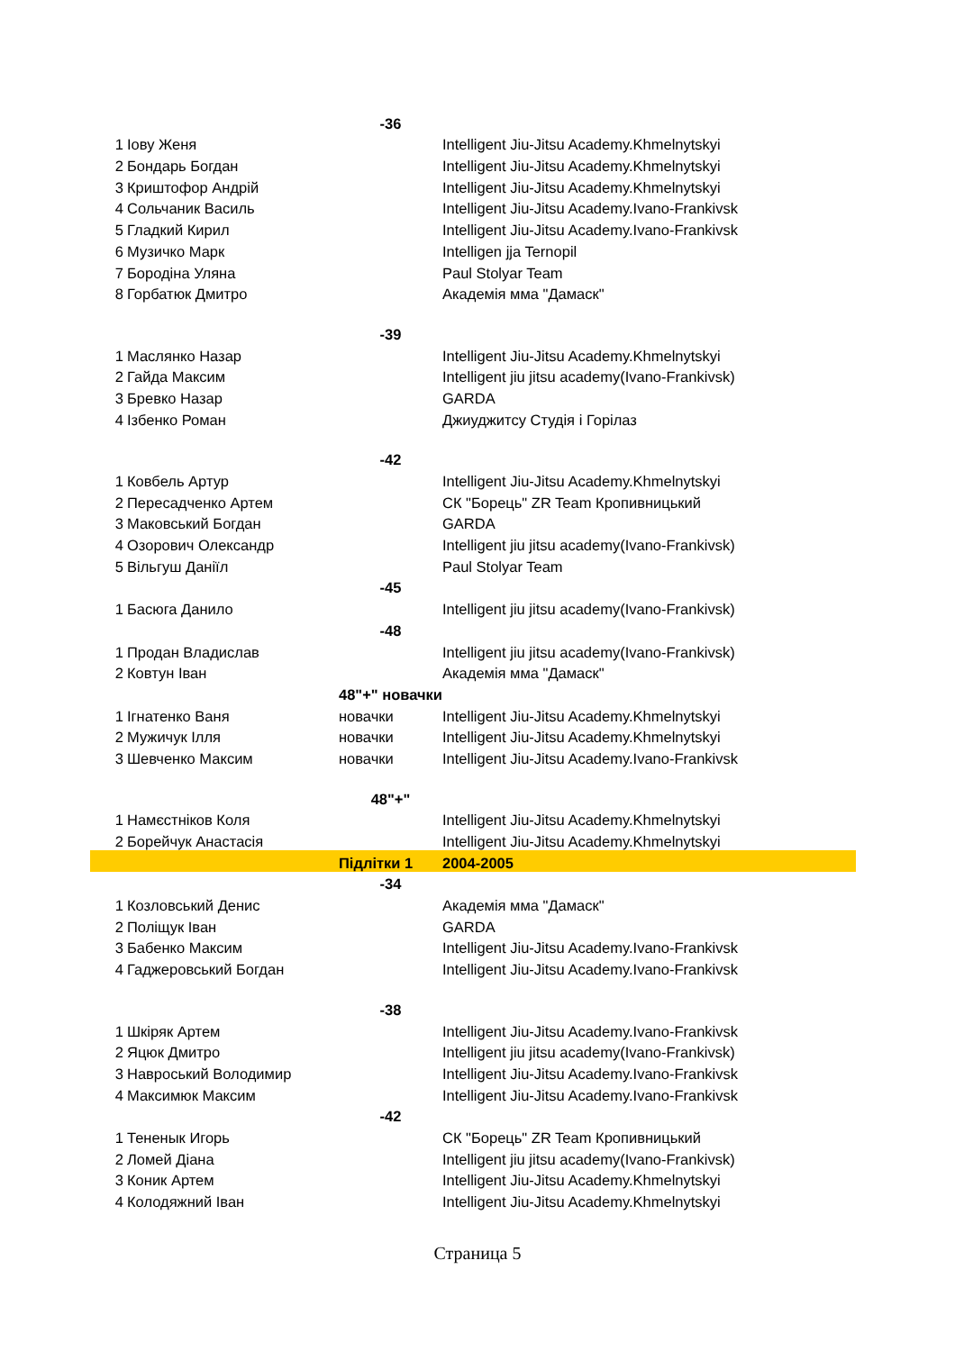| | | -36 | |
| 1 | Іову Женя | | Intelligent Jiu-Jitsu Academy.Khmelnytskyi |
| 2 | Бондарь Богдан | | Intelligent Jiu-Jitsu Academy.Khmelnytskyi |
| 3 | Криштофор Андрій | | Intelligent Jiu-Jitsu Academy.Khmelnytskyi |
| 4 | Сольчаник Василь | | Intelligent Jiu-Jitsu Academy.Ivano-Frankivsk |
| 5 | Гладкий Кирил | | Intelligent Jiu-Jitsu Academy.Ivano-Frankivsk |
| 6 | Музичко Марк | | Intelligen jja Ternopil |
| 7 | Бородіна Уляна | | Paul Stolyar Team |
| 8 | Горбатюк Дмитро | | Академія мма "Дамаск" |
| | | -39 | |
| 1 | Маслянко Назар | | Intelligent Jiu-Jitsu Academy.Khmelnytskyi |
| 2 | Гайда Максим | | Intelligent jiu jitsu academy(Ivano-Frankivsk) |
| 3 | Бревко Назар | | GARDA |
| 4 | Ізбенко Роман | | Джиуджитсу Студія і Горілаз |
| | | -42 | |
| 1 | Ковбель Артур | | Intelligent Jiu-Jitsu Academy.Khmelnytskyi |
| 2 | Пересадченко Артем | | СК "Борець" ZR Team Кропивницький |
| 3 | Маковський Богдан | | GARDA |
| 4 | Озорович Олександр | | Intelligent jiu jitsu academy(Ivano-Frankivsk) |
| 5 | Вільгуш Даніїл | | Paul Stolyar Team |
| | | -45 | |
| 1 | Басюга Данило | | Intelligent jiu jitsu academy(Ivano-Frankivsk) |
| | | -48 | |
| 1 | Продан Владислав | | Intelligent jiu jitsu academy(Ivano-Frankivsk) |
| 2 | Ковтун Іван | | Академія мма "Дамаск" |
| | | 48"+" новачки | |
| 1 | Ігнатенко Ваня | новачки | Intelligent Jiu-Jitsu Academy.Khmelnytskyi |
| 2 | Мужичук Ілля | новачки | Intelligent Jiu-Jitsu Academy.Khmelnytskyi |
| 3 | Шевченко Максим | новачки | Intelligent Jiu-Jitsu Academy.Ivano-Frankivsk |
| | | 48"+" | |
| 1 | Намєстніков Коля | | Intelligent Jiu-Jitsu Academy.Khmelnytskyi |
| 2 | Борейчук Анастасія | | Intelligent Jiu-Jitsu Academy.Khmelnytskyi |
| | | Підлітки 1 | 2004-2005 |
| | | -34 | |
| 1 | Козловський Денис | | Академія мма "Дамаск" |
| 2 | Поліщук Іван | | GARDA |
| 3 | Бабенко Максим | | Intelligent Jiu-Jitsu Academy.Ivano-Frankivsk |
| 4 | Гаджеровський Богдан | | Intelligent Jiu-Jitsu Academy.Ivano-Frankivsk |
| | | -38 | |
| 1 | Шкіряк Артем | | Intelligent Jiu-Jitsu Academy.Ivano-Frankivsk |
| 2 | Яцюк Дмитро | | Intelligent jiu jitsu academy(Ivano-Frankivsk) |
| 3 | Навроський Володимир | | Intelligent Jiu-Jitsu Academy.Ivano-Frankivsk |
| 4 | Максимюк Максим | | Intelligent Jiu-Jitsu Academy.Ivano-Frankivsk |
| | | -42 | |
| 1 | Тененык Игорь | | СК "Борець" ZR Team Кропивницький |
| 2 | Ломей Діана | | Intelligent jiu jitsu academy(Ivano-Frankivsk) |
| 3 | Коник Артем | | Intelligent Jiu-Jitsu Academy.Khmelnytskyi |
| 4 | Колодяжний Іван | | Intelligent Jiu-Jitsu Academy.Khmelnytskyi |
Страница 5